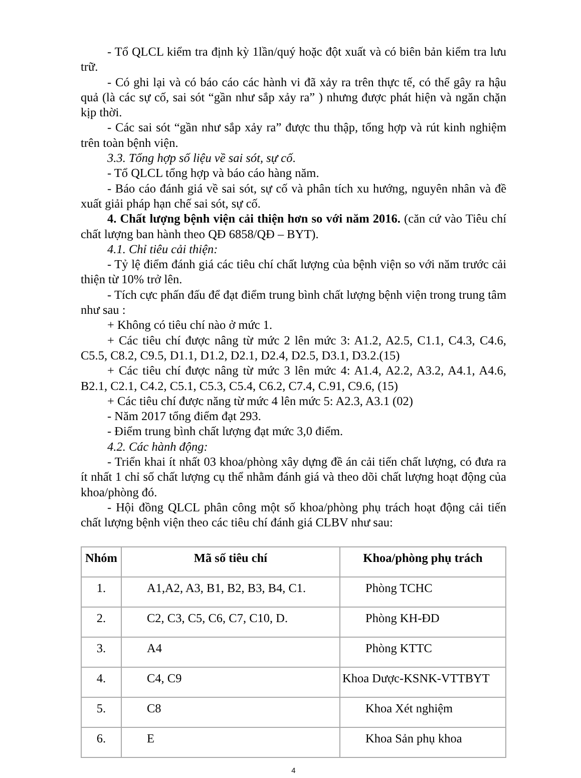- Tổ QLCL kiểm tra định kỳ 1lần/quý hoặc đột xuất và có biên bản kiểm tra lưu trữ.
- Có ghi lại và có báo cáo các hành vi đã xảy ra trên thực tế, có thể gây ra hậu quả (là các sự cố, sai sót “gần như sắp xảy ra” ) nhưng được phát hiện và ngăn chặn kịp thời.
- Các sai sót “gần như sắp xảy ra” được thu thập, tổng hợp và rút kinh nghiệm trên toàn bệnh viện.
3.3. Tổng hợp số liệu về sai sót, sự cố.
- Tổ QLCL tổng hợp và báo cáo hàng năm.
- Báo cáo đánh giá về sai sót, sự cố và phân tích xu hướng, nguyên nhân và đề xuất giải pháp hạn chế sai sót, sự cố.
4. Chất lượng bệnh viện cải thiện hơn so với năm 2016. (căn cứ vào Tiêu chí chất lượng ban hành theo QĐ 6858/QĐ – BYT).
4.1. Chỉ tiêu cải thiện:
- Tỷ lệ điểm đánh giá các tiêu chí chất lượng của bệnh viện so với năm trước cải thiện từ 10% trở lên.
- Tích cực phấn đấu để đạt điểm trung bình chất lượng bệnh viện trong trung tâm như sau :
+ Không có tiêu chí nào ở mức 1.
+ Các tiêu chí được nâng từ mức 2 lên mức 3: A1.2, A2.5, C1.1, C4.3, C4.6, C5.5, C8.2, C9.5, D1.1, D1.2, D2.1, D2.4, D2.5, D3.1, D3.2.(15)
+ Các tiêu chí được nâng từ mức 3 lên mức 4: A1.4, A2.2, A3.2, A4.1, A4.6, B2.1, C2.1, C4.2, C5.1, C5.3, C5.4, C6.2, C7.4, C.91, C9.6, (15)
+ Các tiêu chí được năng từ mức 4 lên mức 5: A2.3, A3.1 (02)
- Năm 2017 tổng điểm đạt 293.
- Điểm trung bình chất lượng đạt mức 3,0 điểm.
4.2. Các hành động:
- Triển khai ít nhất 03 khoa/phòng xây dựng đề án cải tiến chất lượng, có đưa ra ít nhất 1 chỉ số chất lượng cụ thể nhằm đánh giá và theo dõi chất lượng hoạt động của khoa/phòng đó.
- Hội đồng QLCL phân công một số khoa/phòng phụ trách hoạt động cải tiến chất lượng bệnh viện theo các tiêu chí đánh giá CLBV như sau:
| Nhóm | Mã số tiêu chí | Khoa/phòng phụ trách |
| --- | --- | --- |
| 1. | A1,A2, A3, B1, B2, B3, B4, C1. | Phòng TCHC |
| 2. | C2, C3, C5, C6, C7, C10, D. | Phòng KH-ĐD |
| 3. | A4 | Phòng KTTC |
| 4. | C4, C9 | Khoa Dược-KSNK-VTTBYT |
| 5. | C8 | Khoa Xét nghiệm |
| 6. | E | Khoa Sản phụ khoa |
4